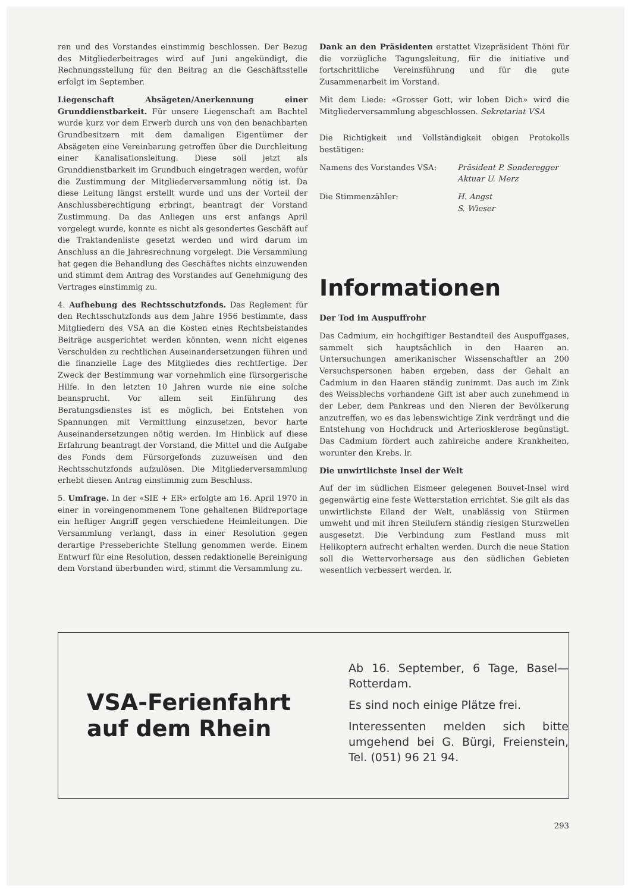ren und des Vorstandes einstimmig beschlossen. Der Bezug des Mitgliederbeitrages wird auf Juni angekündigt, die Rechnungsstellung für den Beitrag an die Geschäftsstelle erfolgt im September.
Liegenschaft Absägeten/Anerkennung einer Grunddienstbarkeit. Für unsere Liegenschaft am Bachtel wurde kurz vor dem Erwerb durch uns von den benachbarten Grundbesitzern mit dem damaligen Eigentümer der Absägeten eine Vereinbarung getroffen über die Durchleitung einer Kanalisationsleitung. Diese soll jetzt als Grunddienstbarkeit im Grundbuch eingetragen werden, wofür die Zustimmung der Mitgliederversammlung nötig ist. Da diese Leitung längst erstellt wurde und uns der Vorteil der Anschlussberechtigung erbringt, beantragt der Vorstand Zustimmung. Da das Anliegen uns erst anfangs April vorgelegt wurde, konnte es nicht als gesondertes Geschäft auf die Traktandenliste gesetzt werden und wird darum im Anschluss an die Jahresrechnung vorgelegt. Die Versammlung hat gegen die Behandlung des Geschäftes nichts einzuwenden und stimmt dem Antrag des Vorstandes auf Genehmigung des Vertrages einstimmig zu.
4. Aufhebung des Rechtsschutzfonds. Das Reglement für den Rechtsschutzfonds aus dem Jahre 1956 bestimmte, dass Mitgliedern des VSA an die Kosten eines Rechtsbeistandes Beiträge ausgerichtet werden könnten, wenn nicht eigenes Verschulden zu rechtlichen Auseinandersetzungen führen und die finanzielle Lage des Mitgliedes dies rechtfertige. Der Zweck der Bestimmung war vornehmlich eine fürsorgerische Hilfe. In den letzten 10 Jahren wurde nie eine solche beansprucht. Vor allem seit Einführung des Beratungsdienstes ist es möglich, bei Entstehen von Spannungen mit Vermittlung einzusetzen, bevor harte Auseinandersetzungen nötig werden. Im Hinblick auf diese Erfahrung beantragt der Vorstand, die Mittel und die Aufgabe des Fonds dem Fürsorgefonds zuzuweisen und den Rechtsschutzfonds aufzulösen. Die Mitgliederversammlung erhebt diesen Antrag einstimmig zum Beschluss.
5. Umfrage. In der «SIE + ER» erfolgte am 16. April 1970 in einer in voreingenommenem Tone gehaltenen Bildreportage ein heftiger Angriff gegen verschiedene Heimleitungen. Die Versammlung verlangt, dass in einer Resolution gegen derartige Presseberichte Stellung genommen werde. Einem Entwurf für eine Resolution, dessen redaktionelle Bereinigung dem Vorstand überbunden wird, stimmt die Versammlung zu.
Dank an den Präsidenten erstattet Vizepräsident Thöni für die vorzügliche Tagungsleitung, für die initiative und fortschrittliche Vereinsführung und für die gute Zusammenarbeit im Vorstand.
Mit dem Liede: «Grosser Gott, wir loben Dich» wird die Mitgliederversammlung abgeschlossen. Sekretariat VSA
Die Richtigkeit und Vollständigkeit obigen Protokolls bestätigen:
Namens des Vorstandes VSA: Präsident P. Sonderegger
Aktuar U. Merz
Die Stimmenzähler: H. Angst
S. Wieser
Informationen
Der Tod im Auspuffrohr
Das Cadmium, ein hochgiftiger Bestandteil des Auspuffgases, sammelt sich hauptsächlich in den Haaren an. Untersuchungen amerikanischer Wissenschaftler an 200 Versuchspersonen haben ergeben, dass der Gehalt an Cadmium in den Haaren ständig zunimmt. Das auch im Zink des Weissblechs vorhandene Gift ist aber auch zunehmend in der Leber, dem Pankreas und den Nieren der Bevölkerung anzutreffen, wo es das lebenswichtige Zink verdrängt und die Entstehung von Hochdruck und Arteriosklerose begünstigt. Das Cadmium fördert auch zahlreiche andere Krankheiten, worunter den Krebs. lr.
Die unwirtlichste Insel der Welt
Auf der im südlichen Eismeer gelegenen Bouvet-Insel wird gegenwärtig eine feste Wetterstation errichtet. Sie gilt als das unwirtlichste Eiland der Welt, unablässig von Stürmen umweht und mit ihren Steilufern ständig riesigen Sturzwellen ausgesetzt. Die Verbindung zum Festland muss mit Helikoptern aufrecht erhalten werden. Durch die neue Station soll die Wettervorhersage aus den südlichen Gebieten wesentlich verbessert werden. lr.
VSA-Ferienfahrt
auf dem Rhein
Ab 16. September, 6 Tage, Basel—Rotterdam.
Es sind noch einige Plätze frei.
Interessenten melden sich bitte umgehend bei G. Bürgi, Freienstein, Tel. (051) 96 21 94.
293